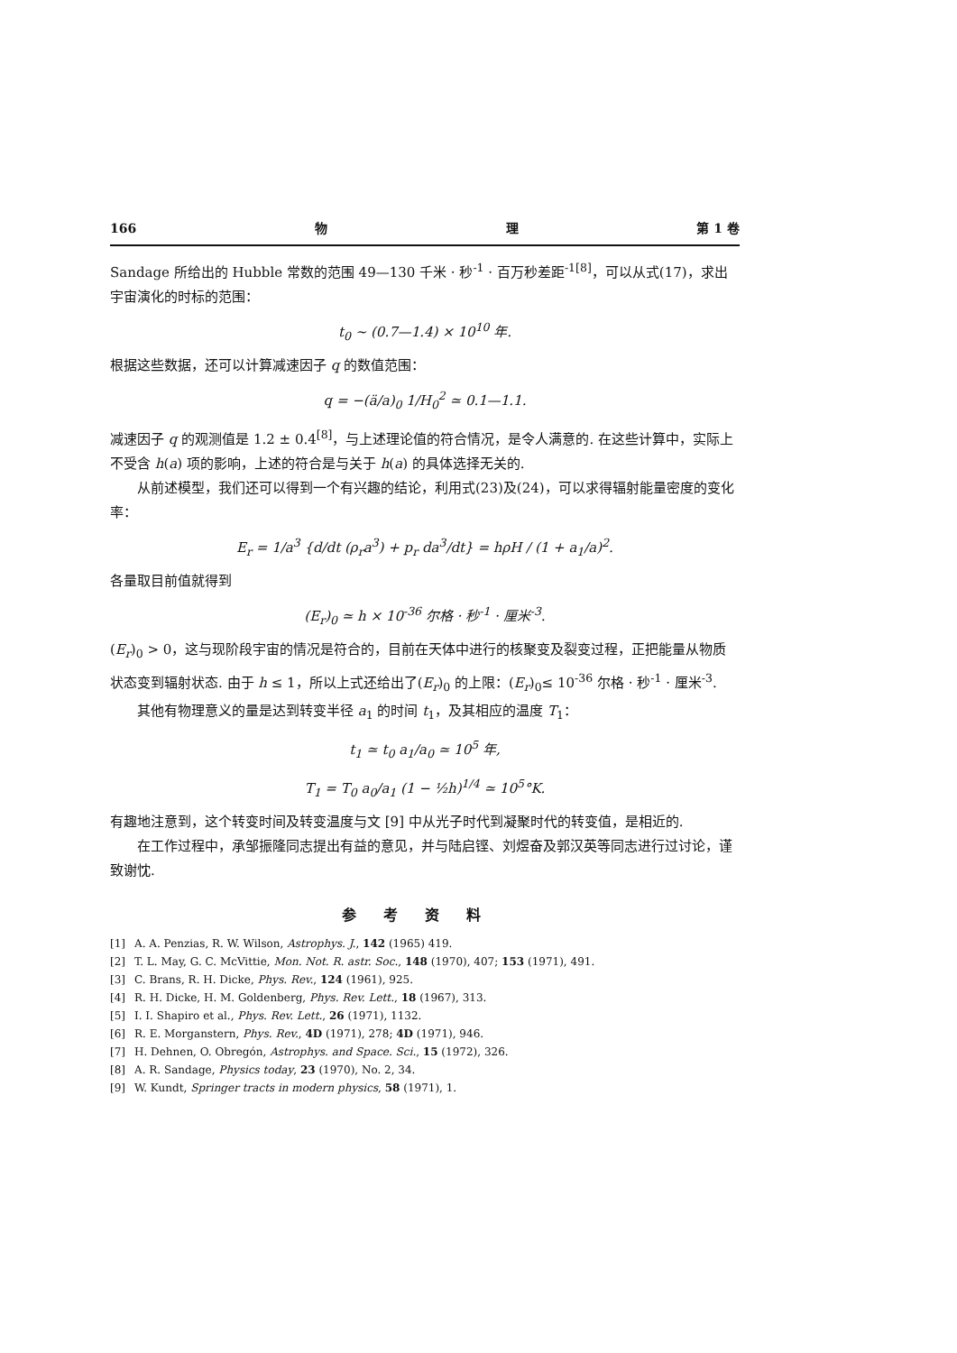166 物 理 第 1 卷
Sandage 所给出的 Hubble 常数的范围 49—130 千米 · 秒<sup>-1</sup> · 百万秒差距<sup>-1[8]</sup>，可以从式(17)，求出宇宙演化的时标的范围：
t<sub>0</sub> ~ (0.7—1.4) × 10<sup>10</sup> 年.
根据这些数据，还可以计算减速因子 q 的数值范围：
q = −(ä/a)<sub>0</sub> 1/H<sub>0</sub><sup>2</sup> ≃ 0.1—1.1.
减速因子 q 的观测值是 1.2 ± 0.4<sup>[8]</sup>，与上述理论值的符合情况，是令人满意的. 在这些计算中，实际上不受含 h(a) 项的影响，上述的符合是与关于 h(a) 的具体选择无关的.
从前述模型，我们还可以得到一个有兴趣的结论，利用式(23)及(24)，可以求得辐射能量密度的变化率：
E<sub>r</sub> = 1/a<sup>3</sup> {d/dt (ρ<sub>r</sub>a<sup>3</sup>) + p<sub>r</sub> da<sup>3</sup>/dt} = hρH / (1 + a<sub>1</sub>/a)<sup>2</sup>.
各量取目前值就得到
(E<sub>r</sub>)<sub>0</sub> ≃ h × 10<sup>-36</sup> 尔格 · 秒<sup>-1</sup> · 厘米<sup>-3</sup>.
(E<sub>r</sub>)<sub>0</sub> > 0，这与现阶段宇宙的情况是符合的，目前在天体中进行的核聚变及裂变过程，正把能量从物质状态变到辐射状态. 由于 h ≤ 1，所以上式还给出了(E<sub>r</sub>)<sub>0</sub> 的上限：(E<sub>r</sub>)<sub>0</sub>≤ 10<sup>-36</sup> 尔格 · 秒<sup>-1</sup> · 厘米<sup>-3</sup>.
其他有物理意义的量是达到转变半径 a<sub>1</sub> 的时间 t<sub>1</sub>，及其相应的温度 T<sub>1</sub>：
t<sub>1</sub> ≃ t<sub>0</sub> a<sub>1</sub>/a<sub>0</sub> ≃ 10<sup>5</sup> 年,
T<sub>1</sub> = T<sub>0</sub> a<sub>0</sub>/a<sub>1</sub> (1 − ½h)<sup>1/4</sup> ≃ 10<sup>5</sup>°K.
有趣地注意到，这个转变时间及转变温度与文 [9] 中从光子时代到凝聚时代的转变值，是相近的.
在工作过程中，承邹振隆同志提出有益的意见，并与陆启铿、刘煜奋及郭汉英等同志进行过讨论，谨致谢忱.
参考资料
[1] A. A. Penzias, R. W. Wilson, Astrophys. J., 142 (1965) 419.
[2] T. L. May, G. C. McVittie, Mon. Not. R. astr. Soc., 148 (1970), 407; 153 (1971), 491.
[3] C. Brans, R. H. Dicke, Phys. Rev., 124 (1961), 925.
[4] R. H. Dicke, H. M. Goldenberg, Phys. Rev. Lett., 18 (1967), 313.
[5] I. I. Shapiro et al., Phys. Rev. Lett., 26 (1971), 1132.
[6] R. E. Morganstern, Phys. Rev., 4D (1971), 278; 4D (1971), 946.
[7] H. Dehnen, O. Obregón, Astrophys. and Space. Sci., 15 (1972), 326.
[8] A. R. Sandage, Physics today, 23 (1970), No. 2, 34.
[9] W. Kundt, Springer tracts in modern physics, 58 (1971), 1.